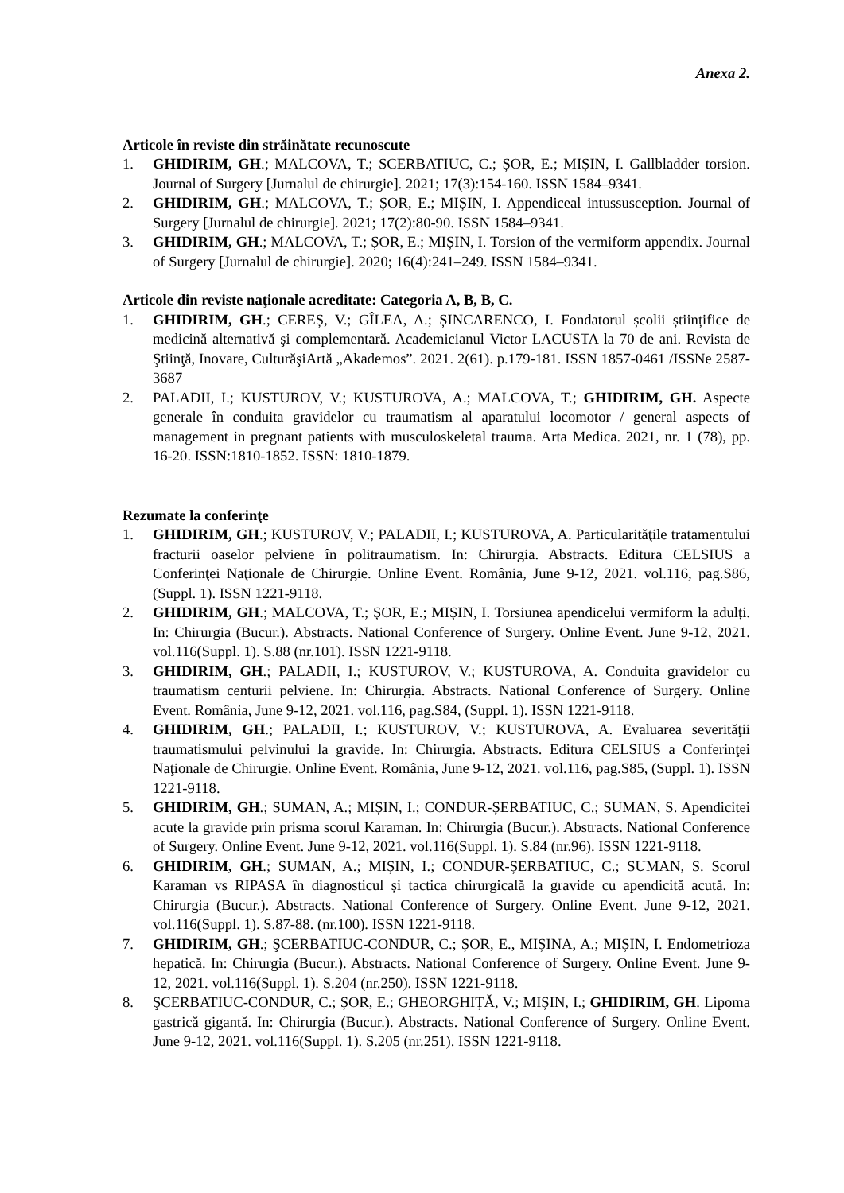Anexa 2.
Articole în reviste din străinătate recunoscute
1. GHIDIRIM, GH.; MALCOVA, T.; SCERBATIUC, C.; ȘOR, E.; MIȘIN, I. Gallbladder torsion. Journal of Surgery [Jurnalul de chirurgie]. 2021; 17(3):154-160. ISSN 1584–9341.
2. GHIDIRIM, GH.; MALCOVA, T.; ȘOR, E.; MIȘIN, I. Appendiceal intussusception. Journal of Surgery [Jurnalul de chirurgie]. 2021; 17(2):80-90. ISSN 1584–9341.
3. GHIDIRIM, GH.; MALCOVA, T.; ȘOR, E.; MIȘIN, I. Torsion of the vermiform appendix. Journal of Surgery [Jurnalul de chirurgie]. 2020; 16(4):241–249. ISSN 1584–9341.
Articole din reviste naţionale acreditate: Categoria A, B, B, C.
1. GHIDIRIM, GH.; CEREȘ, V.; GÎLEA, A.; ȘINCARENCO, I. Fondatorul școlii științifice de medicină alternativă şi complementară. Academicianul Victor LACUSTA la 70 de ani. Revista de Ştiinţă, Inovare, CulturăşiArtă „Akademos”. 2021. 2(61). p.179-181. ISSN 1857-0461 /ISSNe 2587-3687
2. PALADII, I.; KUSTUROV, V.; KUSTUROVA, A.; MALCOVA, T.; GHIDIRIM, GH. Aspecte generale în conduita gravidelor cu traumatism al aparatului locomotor / general aspects of management in pregnant patients with musculoskeletal trauma. Arta Medica. 2021, nr. 1 (78), pp. 16-20. ISSN:1810-1852. ISSN: 1810-1879.
Rezumate la conferinţe
1. GHIDIRIM, GH.; KUSTUROV, V.; PALADII, I.; KUSTUROVA, A. Particularităţile tratamentului fracturii oaselor pelviene în politraumatism. In: Chirurgia. Abstracts. Editura CELSIUS a Conferinţei Naţionale de Chirurgie. Online Event. România, June 9-12, 2021. vol.116, pag.S86, (Suppl. 1). ISSN 1221-9118.
2. GHIDIRIM, GH.; MALCOVA, T.; ȘOR, E.; MIȘIN, I. Torsiunea apendicelui vermiform la adulți. In: Chirurgia (Bucur.). Abstracts. National Conference of Surgery. Online Event. June 9-12, 2021. vol.116(Suppl. 1). S.88 (nr.101). ISSN 1221-9118.
3. GHIDIRIM, GH.; PALADII, I.; KUSTUROV, V.; KUSTUROVA, A. Conduita gravidelor cu traumatism centurii pelviene. In: Chirurgia. Abstracts. National Conference of Surgery. Online Event. România, June 9-12, 2021. vol.116, pag.S84, (Suppl. 1). ISSN 1221-9118.
4. GHIDIRIM, GH.; PALADII, I.; KUSTUROV, V.; KUSTUROVA, A. Evaluarea severităţii traumatismului pelvinului la gravide. In: Chirurgia. Abstracts. Editura CELSIUS a Conferinţei Naţionale de Chirurgie. Online Event. România, June 9-12, 2021. vol.116, pag.S85, (Suppl. 1). ISSN 1221-9118.
5. GHIDIRIM, GH.; SUMAN, A.; MIȘIN, I.; CONDUR-ȘERBATIUC, C.; SUMAN, S. Apendicitei acute la gravide prin prisma scorul Karaman. In: Chirurgia (Bucur.). Abstracts. National Conference of Surgery. Online Event. June 9-12, 2021. vol.116(Suppl. 1). S.84 (nr.96). ISSN 1221-9118.
6. GHIDIRIM, GH.; SUMAN, A.; MIȘIN, I.; CONDUR-ȘERBATIUC, C.; SUMAN, S. Scorul Karaman vs RIPASA în diagnosticul și tactica chirurgicală la gravide cu apendicită acută. In: Chirurgia (Bucur.). Abstracts. National Conference of Surgery. Online Event. June 9-12, 2021. vol.116(Suppl. 1). S.87-88. (nr.100). ISSN 1221-9118.
7. GHIDIRIM, GH.; ŞCERBATIUC-CONDUR, C.; ȘOR, E., MIȘINA, A.; MIȘIN, I. Endometrioza hepatică. In: Chirurgia (Bucur.). Abstracts. National Conference of Surgery. Online Event. June 9-12, 2021. vol.116(Suppl. 1). S.204 (nr.250). ISSN 1221-9118.
8. ŞCERBATIUC-CONDUR, C.; ȘOR, E.; GHEORGHIȚĂ, V.; MIȘIN, I.; GHIDIRIM, GH. Lipoma gastrică gigantă. In: Chirurgia (Bucur.). Abstracts. National Conference of Surgery. Online Event. June 9-12, 2021. vol.116(Suppl. 1). S.205 (nr.251). ISSN 1221-9118.